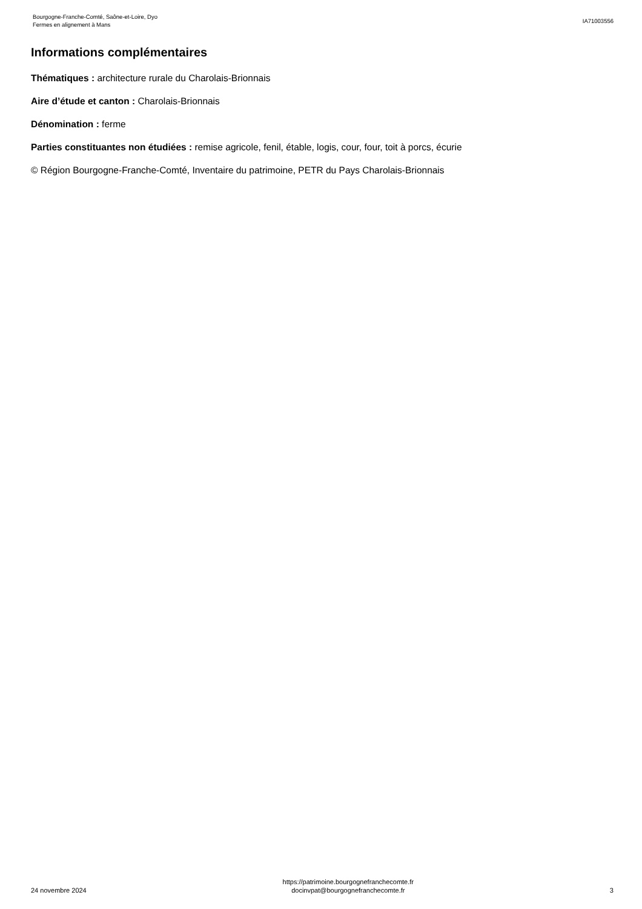Bourgogne-Franche-Comté, Saône-et-Loire, Dyo
Fermes en alignement à Mans
IA71003556
Informations complémentaires
Thématiques : architecture rurale du Charolais-Brionnais
Aire d’étude et canton : Charolais-Brionnais
Dénomination : ferme
Parties constituantes non étudiées : remise agricole, fenil, étable, logis, cour, four, toit à porcs, écurie
© Région Bourgogne-Franche-Comté, Inventaire du patrimoine, PETR du Pays Charolais-Brionnais
24 novembre 2024
https://patrimoine.bourgognefranchecomte.fr
docinvpat@bourgognefranchecomte.fr
3